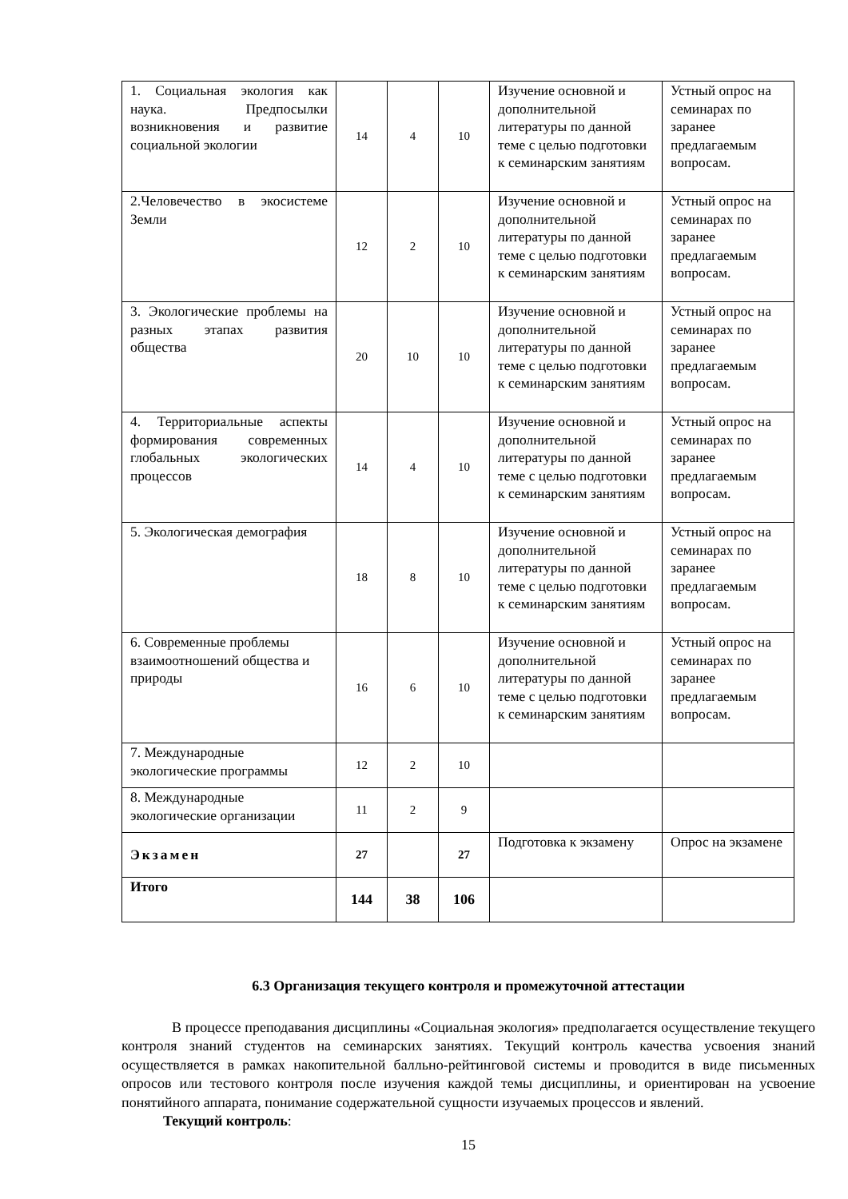| 1. Социальная экология как наука. Предпосылки возникновения и развитие социальной экологии | 14 | 4 | 10 | Изучение основной и дополнительной литературы по данной теме с целью подготовки к семинарским занятиям | Устный опрос на семинарах по заранее предлагаемым вопросам. |
| 2.Человечество в экосистеме Земли | 12 | 2 | 10 | Изучение основной и дополнительной литературы по данной теме с целью подготовки к семинарским занятиям | Устный опрос на семинарах по заранее предлагаемым вопросам. |
| 3. Экологические проблемы на разных этапах развития общества | 20 | 10 | 10 | Изучение основной и дополнительной литературы по данной теме с целью подготовки к семинарским занятиям | Устный опрос на семинарах по заранее предлагаемым вопросам. |
| 4. Территориальные аспекты формирования современных глобальных экологических процессов | 14 | 4 | 10 | Изучение основной и дополнительной литературы по данной теме с целью подготовки к семинарским занятиям | Устный опрос на семинарах по заранее предлагаемым вопросам. |
| 5. Экологическая демография | 18 | 8 | 10 | Изучение основной и дополнительной литературы по данной теме с целью подготовки к семинарским занятиям | Устный опрос на семинарах по заранее предлагаемым вопросам. |
| 6. Современные проблемы взаимоотношений общества и природы | 16 | 6 | 10 | Изучение основной и дополнительной литературы по данной теме с целью подготовки к семинарским занятиям | Устный опрос на семинарах по заранее предлагаемым вопросам. |
| 7. Международные экологические программы | 12 | 2 | 10 | | |
| 8. Международные экологические организации | 11 | 2 | 9 | | |
| Экзамен | 27 | | 27 | Подготовка к экзамену | Опрос на экзамене |
| Итого | 144 | 38 | 106 | | |
6.3 Организация текущего контроля и промежуточной аттестации
В процессе преподавания дисциплины «Социальная экология» предполагается осуществление текущего контроля знаний студентов на семинарских занятиях. Текущий контроль качества усвоения знаний осуществляется в рамках накопительной балльно-рейтинговой системы и проводится в виде письменных опросов или тестового контроля после изучения каждой темы дисциплины, и ориентирован на усвоение понятийного аппарата, понимание содержательной сущности изучаемых процессов и явлений.
Текущий контроль:
15